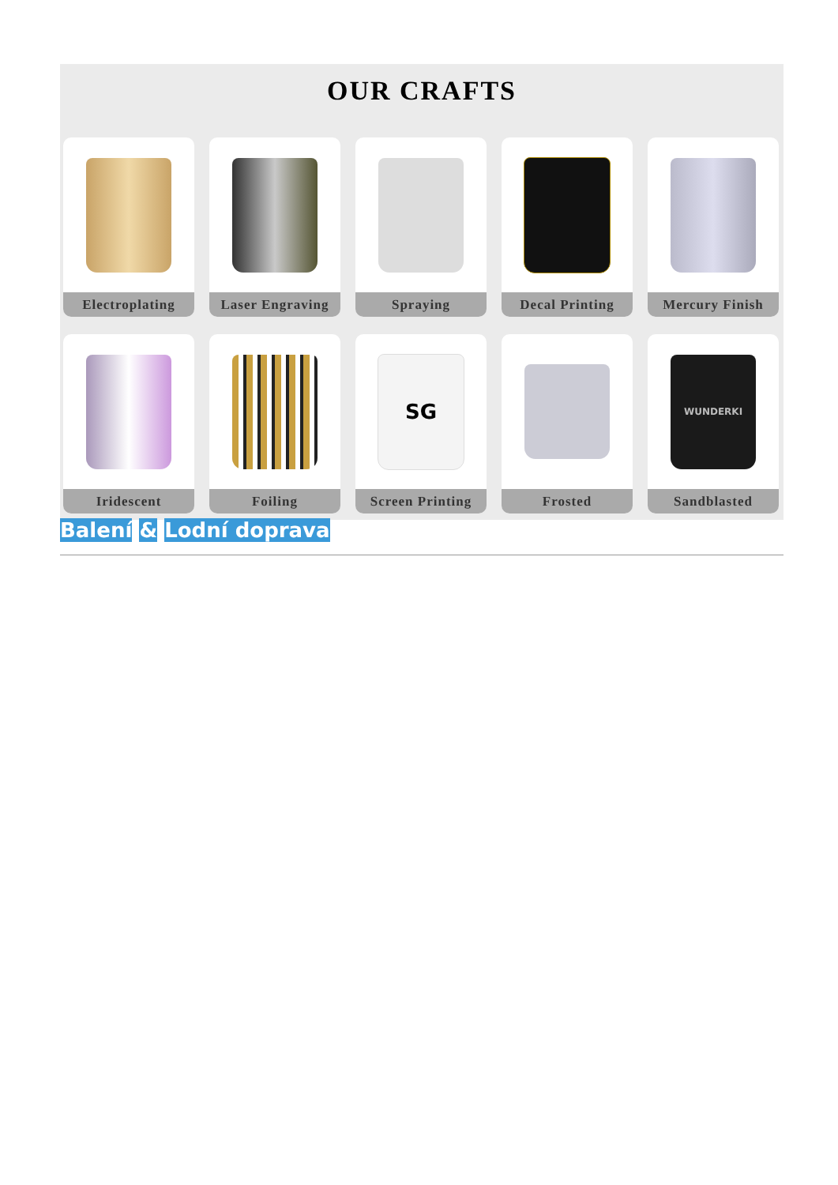OUR CRAFTS
Electroplating
Laser Engraving
Spraying
Decal Printing
Mercury Finish
Iridescent
Foiling
SG
Screen Printing
Frosted
WUNDERKI
Sandblasted
Balení & Lodní doprava